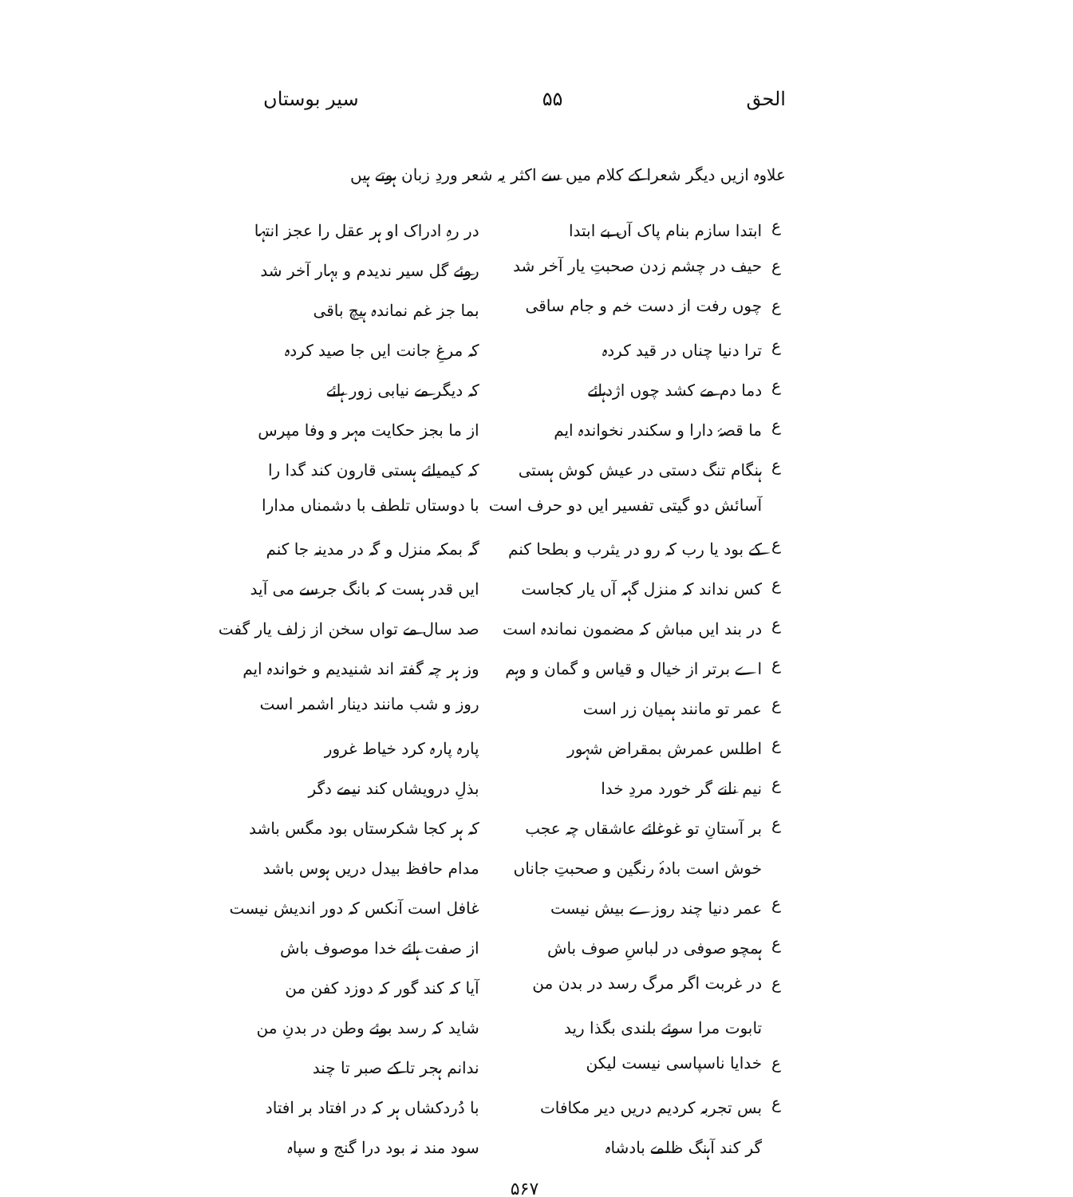الحق ۵۵ سیر بوستاں
علاوہ ازیں دیگر شعرا کے کلام میں سے اکثر یہ شعر وردِ زبان ہوتے ہیں
| ع | ابتدا سازم بنام پاک آں بے ابتدا | در رہِ ادراک او ہر عقل را عجز انتہا |
| ع | حیف در چشم زدن صحبتِ یار آخر شد | روئے گل سیر ندیدم و بہار آخر شد |
| ع | چوں رفت از دست خم و جام ساقی | بما جز غم نماندہ ہیچ باقی |
| ع | ترا دنیا چناں در قید کردہ | کہ مرغِ جانت ایں جا صید کردہ |
| ع | دما دم مے کشد چوں اژدہائے | کہ دیگر مے نیابی زور ہائے |
| ع | ما قصۂ دارا و سکندر نخواندہ ایم | از ما بجز حکایت مہر و وفا مپرس |
| ع | ہنگام تنگ دستی در عیش کوش ہستی | کہ کیمیائے ہستی قارون کند گدا را |
| | آسائش دو گیتی تفسیر ایں دو حرف است | با دوستاں تلطف با دشمناں مدارا |
| ع | کے بود یا رب کہ رو در یثرب و بطحا کنم | گہ بمکہ منزل و گہ در مدینہ جا کنم |
| ع | کس نداند کہ منزل گہہ آں یار کجاست | ایں قدر ہست کہ بانگ جرسے می آید |
| ع | در بند ایں مباش کہ مضمون نماندہ است | صد سال مے تواں سخن از زلف یار گفت |
| ع | اے برتر از خیال و قیاس و گمان و وہم | وز ہر چہ گفتہ اند شنیدیم و خواندہ ایم |
| ع | عمر تو مانند ہمیان زر است | روز و شب مانند دینار اشمر است |
| ع | اطلس عمرش بمقراض شہور | پارہ پارہ کرد خیاط غرور |
| ع | نیم نانے گر خورد مردِ خدا | بذلِ درویشاں کند نیمے دگر |
| ع | بر آستانِ تو غوغائے عاشقاں چہ عجب | کہ ہر کجا شکرستاں بود مگس باشد |
| | خوش است بادۂ رنگین و صحبتِ جاناں | مدام حافظ بیدل دریں ہوس باشد |
| ع | عمر دنیا چند روزے بیش نیست | غافل است آنکس کہ دور اندیش نیست |
| ع | ہمچو صوفی در لباسِ صوف باش | از صفت ہائے خدا موصوف باش |
| ع | در غربت اگر مرگ رسد در بدن من | آیا کہ کند گور کہ دوزد کفن من |
| | تابوت مرا سوئے بلندی بگذا رید | شاید کہ رسد بوئے وطن در بدنِ من |
| ع | خدایا ناسپاسی نیست لیکن | ندانم ہجر تا کے صبر تا چند |
| ع | بس تجربہ کردیم دریں دیر مکافات | با دُردکشاں ہر کہ در افتاد بر افتاد |
| | گر کند آہنگ ظلمے بادشاہ | سود مند نہ بود درا گنج و سپاہ |
۵۶۷